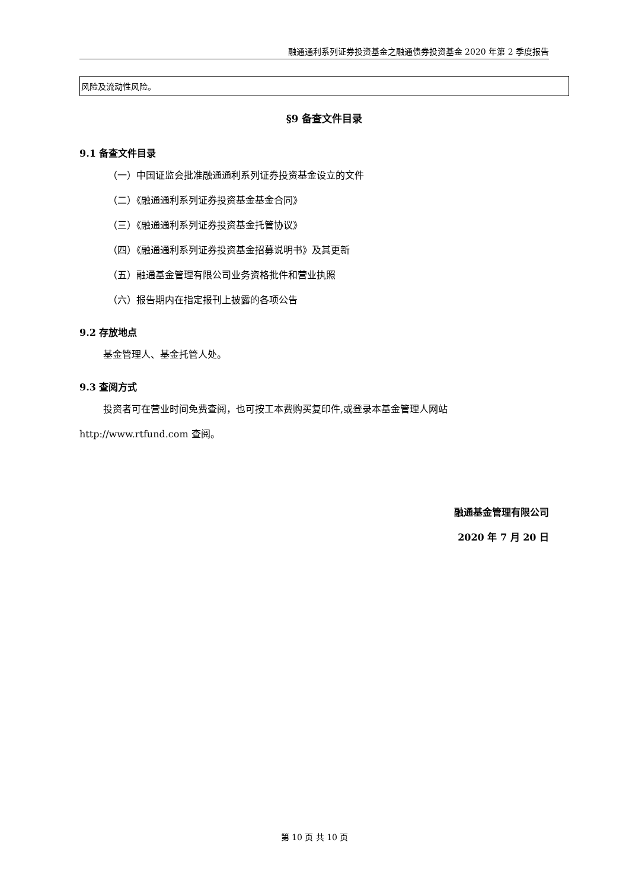融通通利系列证券投资基金之融通债券投资基金 2020 年第 2 季度报告
| 风险及流动性风险。 |
§9 备查文件目录
9.1 备查文件目录
（一）中国证监会批准融通通利系列证券投资基金设立的文件
（二）《融通通利系列证券投资基金基金合同》
（三）《融通通利系列证券投资基金托管协议》
（四）《融通通利系列证券投资基金招募说明书》及其更新
（五）融通基金管理有限公司业务资格批件和营业执照
（六）报告期内在指定报刊上披露的各项公告
9.2 存放地点
基金管理人、基金托管人处。
9.3 查阅方式
投资者可在营业时间免费查阅，也可按工本费购买复印件,或登录本基金管理人网站
http://www.rtfund.com 查阅。
融通基金管理有限公司
2020 年 7 月 20 日
第 10 页 共 10 页